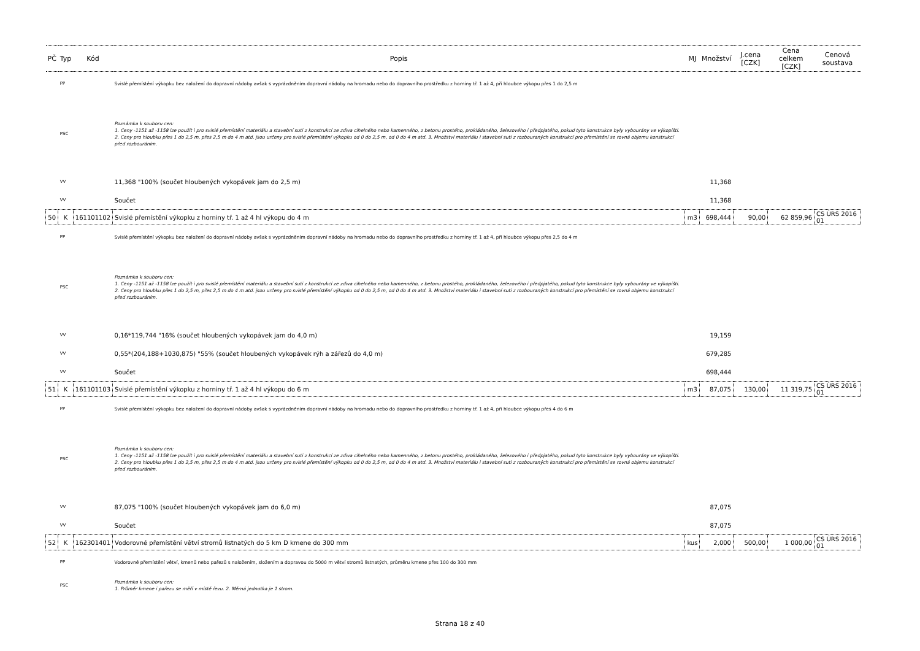| PČ | Typ | Kód | Popis | MJ | Množství | J.cena [CZK] | Cena celkem [CZK] | Cenová soustava |
| --- | --- | --- | --- | --- | --- | --- | --- | --- |
| | PP | | Svislé přemístění výkopku bez naložení do dopravní nádoby avšak s vyprázdněním dopravní nádoby na hromadu nebo do dopravního prostředku z horniny tř. 1 až 4, při hloubce výkopu přes 1 do 2,5 m | | | | | |
| | PSC | | Poznámka k souboru cen: 1. Ceny -1151 až -1158 lze použít i pro svislé přemístění materiálu a stavební suti z konstrukcí ze zdiva cihelného nebo kamenného, z betonu prostého, prokládaného, železového i předpjatého, pokud tyto konstrukce byly vybourány ve výkopišti. 2. Ceny pro hloubku přes 1 do 2,5 m, přes 2,5 m do 4 m atd. jsou určeny pro svislé přemístění výkopku od 0 do 2,5 m, od 0 do 4 m atd. 3. Množství materiálu i stavební suti z rozbouraných konstrukcí pro přemístění se rovná objemu konstrukcí před rozbouráním. | | | | | |
| | VV | | 11,368 "100% (součet hloubených vykopávek jam do 2,5 m) | | 11,368 | | | |
| | VV | | Součet | | 11,368 | | | |
| 50 | K | 161101102 | Svislé přemístění výkopku z horniny tř. 1 až 4 hl výkopu do 4 m | m3 | 698,444 | 90,00 | 62 859,96 | CS ÚRS 2016 01 |
| | PP | | Svislé přemístění výkopku bez naložení do dopravní nádoby avšak s vyprázdněním dopravní nádoby na hromadu nebo do dopravního prostředku z horniny tř. 1 až 4, při hloubce výkopu přes 2,5 do 4 m | | | | | |
| | PSC | | Poznámka k souboru cen: 1. Ceny -1151 až -1158 lze použít i pro svislé přemístění materiálu a stavební suti z konstrukcí ze zdiva cihelného nebo kamenného, z betonu prostého, prokládaného, železového i předpjatého, pokud tyto konstrukce byly vybourány ve výkopišti. 2. Ceny pro hloubku přes 1 do 2,5 m, přes 2,5 m do 4 m atd. jsou určeny pro svislé přemístění výkopku od 0 do 2,5 m, od 0 do 4 m atd. 3. Množství materiálu i stavební suti z rozbouraných konstrukcí pro přemístění se rovná objemu konstrukcí před rozbouráním. | | | | | |
| | VV | | 0,16*119,744 "16% (součet hloubených vykopávek jam do 4,0 m) | | 19,159 | | | |
| | VV | | 0,55*(204,188+1030,875) "55% (součet hloubených vykopávek rýh a zářezů do 4,0 m) | | 679,285 | | | |
| | VV | | Součet | | 698,444 | | | |
| 51 | K | 161101103 | Svislé přemístění výkopku z horniny tř. 1 až 4 hl výkopu do 6 m | m3 | 87,075 | 130,00 | 11 319,75 | CS ÚRS 2016 01 |
| | PP | | Svislé přemístění výkopku bez naložení do dopravní nádoby avšak s vyprázdněním dopravní nádoby na hromadu nebo do dopravního prostředku z horniny tř. 1 až 4, při hloubce výkopu přes 4 do 6 m | | | | | |
| | PSC | | Poznámka k souboru cen: 1. Ceny -1151 až -1158 lze použít i pro svislé přemístění materiálu a stavební suti z konstrukcí ze zdiva cihelného nebo kamenného, z betonu prostého, prokládaného, železového i předpjatého, pokud tyto konstrukce byly vybourány ve výkopišti. 2. Ceny pro hloubku přes 1 do 2,5 m, přes 2,5 m do 4 m atd. jsou určeny pro svislé přemístění výkopku od 0 do 2,5 m, od 0 do 4 m atd. 3. Množství materiálu i stavební suti z rozbouraných konstrukcí pro přemístění se rovná objemu konstrukcí před rozbouráním. | | | | | |
| | VV | | 87,075 "100% (součet hloubených vykopávek jam do 6,0 m) | | 87,075 | | | |
| | VV | | Součet | | 87,075 | | | |
| 52 | K | 162301401 | Vodorovné přemístění větví stromů listnatých do 5 km D kmene do 300 mm | kus | 2,000 | 500,00 | 1 000,00 | CS ÚRS 2016 01 |
| | PP | | Vodorovné přemístění větví, kmenů nebo pařezů s naložením, složením a dopravou do 5000 m větví stromů listnatých, průměru kmene přes 100 do 300 mm | | | | | |
| | PSC | | Poznámka k souboru cen: 1. Průměr kmene i pařezu se měří v místě řezu. 2. Měrná jednotka je 1 strom. | | | | | |
Strana 18 z 40